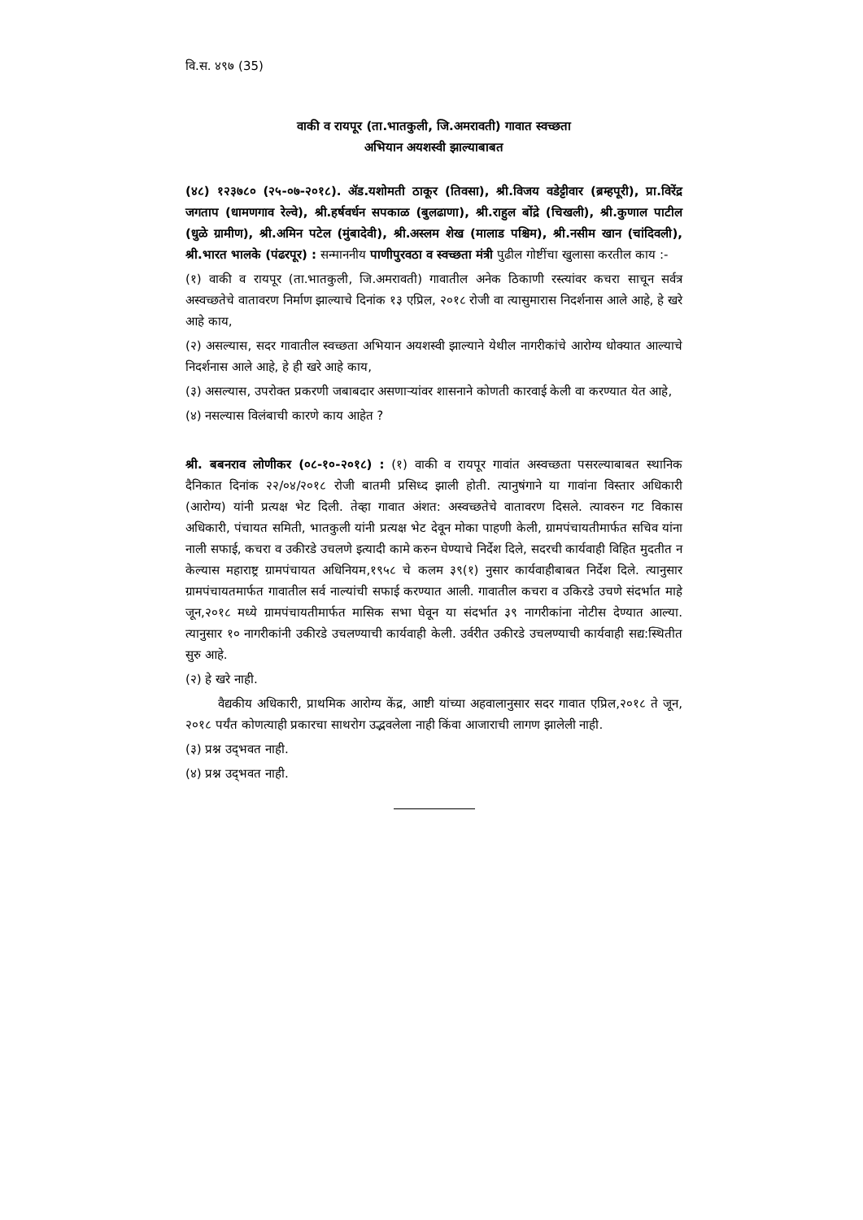वि.स. ४९७ (35)
वाकी व रायपूर (ता.भातकुली, जि.अमरावती) गावात स्वच्छता
अभियान अयशस्वी झाल्याबाबत
(४८) १२३७८० (२५-०७-२०१८). ॲड.यशोमती ठाकूर (तिवसा), श्री.विजय वडेट्टीवार (ब्रम्हपूरी), प्रा.विरेंद्र जगताप (धामणगाव रेल्वे), श्री.हर्षवर्धन सपकाळ (बुलढाणा), श्री.राहुल बोंद्रे (चिखली), श्री.कुणाल पाटील (धुळे ग्रामीण), श्री.अमिन पटेल (मुंबादेवी), श्री.अस्लम शेख (मालाड पश्चिम), श्री.नसीम खान (चांदिवली), श्री.भारत भालके (पंढरपूर) : सन्माननीय पाणीपुरवठा व स्वच्छता मंत्री पुढील गोष्टींचा खुलासा करतील काय :-
(१) वाकी व रायपूर (ता.भातकुली, जि.अमरावती) गावातील अनेक ठिकाणी रस्त्यांवर कचरा साचून सर्वत्र अस्वच्छतेचे वातावरण निर्माण झाल्याचे दिनांक १३ एप्रिल, २०१८ रोजी वा त्यासुमारास निदर्शनास आले आहे, हे खरे आहे काय,
(२) असल्यास, सदर गावातील स्वच्छता अभियान अयशस्वी झाल्याने येथील नागरीकांचे आरोग्य धोक्यात आल्याचे निदर्शनास आले आहे, हे ही खरे आहे काय,
(३) असल्यास, उपरोक्त प्रकरणी जबाबदार असणाऱ्यांवर शासनाने कोणती कारवाई केली वा करण्यात येत आहे,
(४) नसल्यास विलंबाची कारणे काय आहेत ?
श्री. बबनराव लोणीकर (०८-१०-२०१८) : (१) वाकी व रायपूर गावांत अस्वच्छता पसरल्याबाबत स्थानिक दैनिकात दिनांक २२/०४/२०१८ रोजी बातमी प्रसिध्द झाली होती. त्यानुषंगाने या गावांना विस्तार अधिकारी (आरोग्य) यांनी प्रत्यक्ष भेट दिली. तेव्हा गावात अंशत: अस्वच्छतेचे वातावरण दिसले. त्यावरुन गट विकास अधिकारी, पंचायत समिती, भातकुली यांनी प्रत्यक्ष भेट देवून मोका पाहणी केली, ग्रामपंचायतीमार्फत सचिव यांना नाली सफाई, कचरा व उकीरडे उचलणे इत्यादी कामे करुन घेण्याचे निर्देश दिले, सदरची कार्यवाही विहित मुदतीत न केल्यास महाराष्ट्र ग्रामपंचायत अधिनियम,१९५८ चे कलम ३९(१) नुसार कार्यवाहीबाबत निर्देश दिले. त्यानुसार ग्रामपंचायतमार्फत गावातील सर्व नाल्यांची सफाई करण्यात आली. गावातील कचरा व उकिरडे उचणे संदर्भात माहे जून,२०१८ मध्ये ग्रामपंचायतीमार्फत मासिक सभा घेवून या संदर्भात ३९ नागरीकांना नोटीस देण्यात आल्या. त्यानुसार १० नागरीकांनी उकीरडे उचलण्याची कार्यवाही केली. उर्वरीत उकीरडे उचलण्याची कार्यवाही सद्य:स्थितीत सुरु आहे.
(२) हे खरे नाही.
वैद्यकीय अधिकारी, प्राथमिक आरोग्य केंद्र, आष्टी यांच्या अहवालानुसार सदर गावात एप्रिल,२०१८ ते जून, २०१८ पर्यंत कोणत्याही प्रकारचा साथरोग उद्भवलेला नाही किंवा आजाराची लागण झालेली नाही.
(३) प्रश्न उद्‌भवत नाही.
(४) प्रश्न उद्‌भवत नाही.